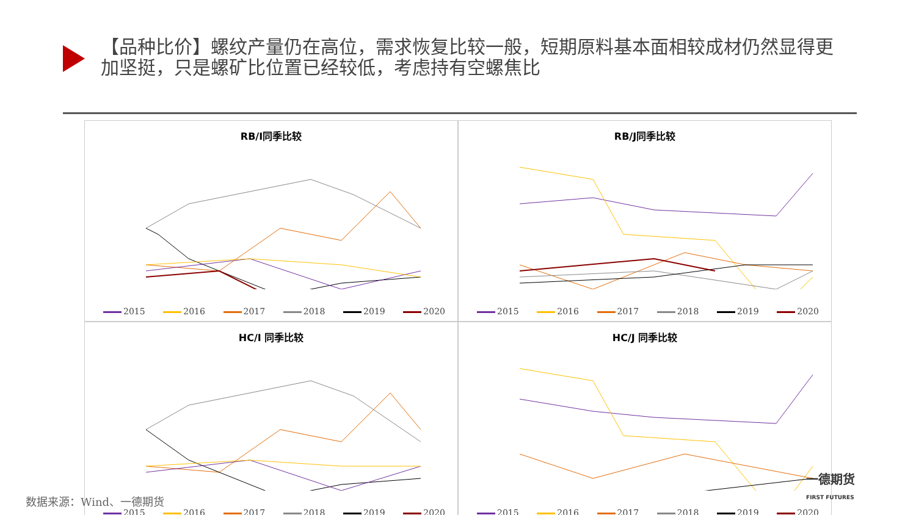【品种比价】螺纹产量仍在高位，需求恢复比较一般，短期原料基本面相较成材仍然显得更加坚挺，只是螺矿比位置已经较低，考虑持有空螺焦比
RB/I同季比较
2015 2016 2017 2018 2019 2020
RB/J同季比较
2015 2016 2017 2018 2019 2020
HC/I 同季比较
2015 2016 2017 2018 2019 2020
HC/J 同季比较
2015 2016 2017 2018 2019 2020
数据来源：Wind、一德期货
一德期货
FIRST FUTURES